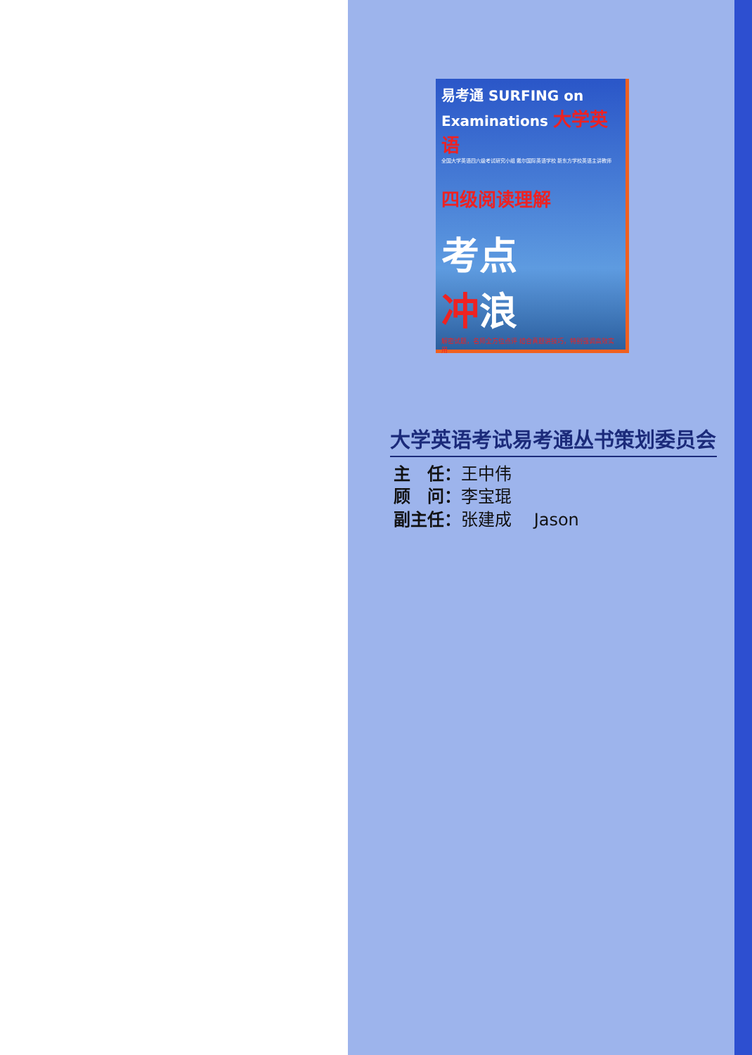易考通 SURFING on Examinations 大学英语
全国大学英语四六级考试研究小组 戴尔国际英语学校 新东方学校英语主讲教师
四级阅读理解
考点
冲浪
解密试题，名师全方位点评 结合真题讲技巧，特别强调高效实用
大学英语考试易考通丛书策划委员会
主　任：王中伟
顾　问：李宝琨
副主任：张建成　 Jason